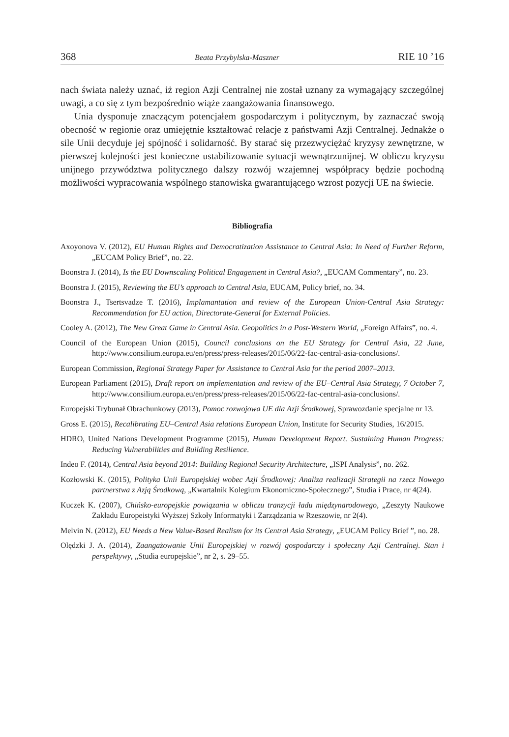368 Beata Przybylska-Maszner RIE 10 ’16
nach świata należy uznać, iż region Azji Centralnej nie został uznany za wymagający szczególnej uwagi, a co się z tym bezpośrednio wiąże zaangażowania finansowego.
Unia dysponuje znaczącym potencjałem gospodarczym i politycznym, by zaznaczać swoją obecność w regionie oraz umiejętnie kształtować relacje z państwami Azji Centralnej. Jednakże o sile Unii decyduje jej spójność i solidarność. By starać się przezwyciężać kryzysy zewnętrzne, w pierwszej kolejności jest konieczne ustabilizowanie sytuacji wewnątrzunijnej. W obliczu kryzysu unijnego przywództwa politycznego dalszy rozwój wzajemnej współpracy będzie pochodną możliwości wypracowania wspólnego stanowiska gwarantującego wzrost pozycji UE na świecie.
Bibliografia
Axoyonova V. (2012), EU Human Rights and Democratization Assistance to Central Asia: In Need of Further Reform, „EUCAM Policy Brief”, no. 22.
Boonstra J. (2014), Is the EU Downscaling Political Engagement in Central Asia?, „EUCAM Commentary”, no. 23.
Boonstra J. (2015), Reviewing the EU’s approach to Central Asia, EUCAM, Policy brief, no. 34.
Boonstra J., Tsertsvadze T. (2016), Implamantation and review of the European Union-Central Asia Strategy: Recommendation for EU action, Directorate-General for External Policies.
Cooley A. (2012), The New Great Game in Central Asia. Geopolitics in a Post-Western World, „Foreign Affairs”, no. 4.
Council of the European Union (2015), Council conclusions on the EU Strategy for Central Asia, 22 June, http://www.consilium.europa.eu/en/press/press-releases/2015/06/22-fac-central-asia-conclusions/.
European Commission, Regional Strategy Paper for Assistance to Central Asia for the period 2007–2013.
European Parliament (2015), Draft report on implementation and review of the EU–Central Asia Strategy, 7 October 7, http://www.consilium.europa.eu/en/press/press-releases/2015/06/22-fac-central-asia-conclusions/.
Europejski Trybunał Obrachunkowy (2013), Pomoc rozwojowa UE dla Azji Środkowej, Sprawozdanie specjalne nr 13.
Gross E. (2015), Recalibrating EU–Central Asia relations European Union, Institute for Security Studies, 16/2015.
HDRO, United Nations Development Programme (2015), Human Development Report. Sustaining Human Progress: Reducing Vulnerabilities and Building Resilience.
Indeo F. (2014), Central Asia beyond 2014: Building Regional Security Architecture, „ISPI Analysis”, no. 262.
Kozłowski K. (2015), Polityka Unii Europejskiej wobec Azji Środkowej: Analiza realizacji Strategii na rzecz Nowego partnerstwa z Azją Środkową, „Kwartalnik Kolegium Ekonomiczno-Społecznego”, Studia i Prace, nr 4(24).
Kuczek K. (2007), Chińsko-europejskie powiązania w obliczu tranzycji ładu międzynarodowego, „Zeszyty Naukowe Zakładu Europeistyki Wyższej Szkoły Informatyki i Zarządzania w Rzeszowie, nr 2(4).
Melvin N. (2012), EU Needs a New Value-Based Realism for its Central Asia Strategy, „EUCAM Policy Brief ”, no. 28.
Olędzki J. A. (2014), Zaangażowanie Unii Europejskiej w rozwój gospodarczy i społeczny Azji Centralnej. Stan i perspektywy, „Studia europejskie”, nr 2, s. 29–55.